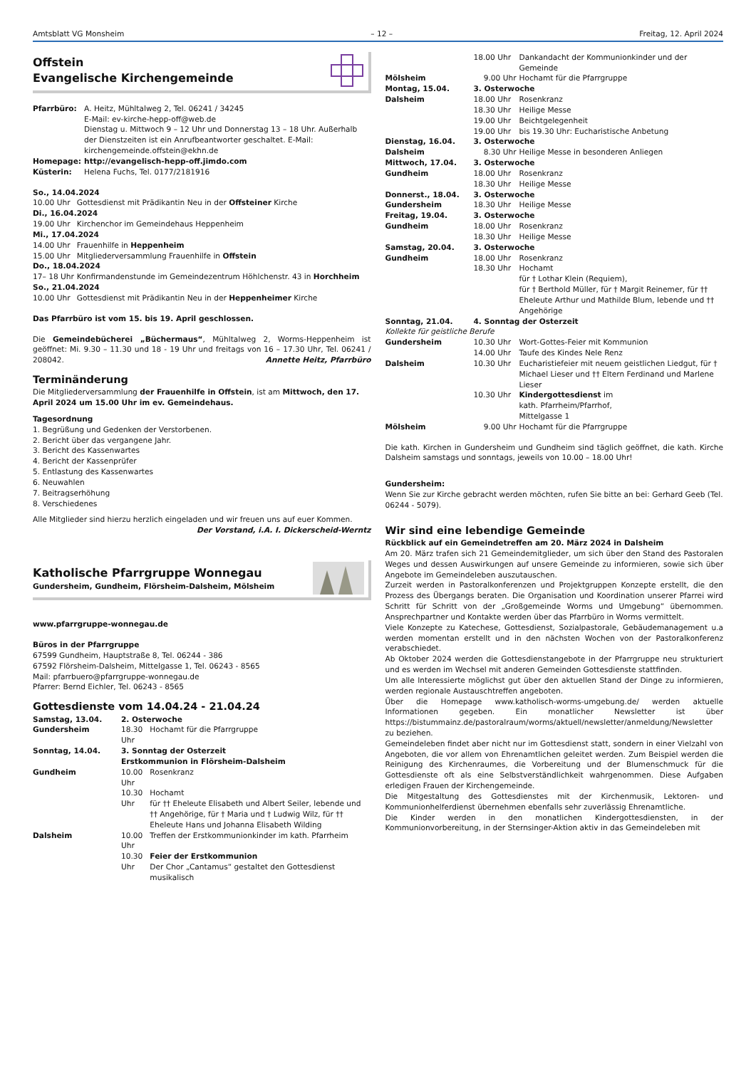Amtsblatt VG Monsheim – 12 – Freitag, 12. April 2024
Offstein
Evangelische Kirchengemeinde
| Pfarrbüro: | A. Heitz, Mühltalweg 2, Tel. 06241 / 34245 E-Mail: ev-kirche-hepp-off@web.de Dienstag u. Mittwoch 9 – 12 Uhr und Donnerstag 13 – 18 Uhr. Außerhalb der Dienstzeiten ist ein Anrufbeantworter geschaltet. E-Mail: kirchengemeinde.offstein@ekhn.de |
| Homepage: | http://evangelisch-hepp-off.jimdo.com |
| Küsterin: | Helena Fuchs, Tel. 0177/2181916 |
| So., 14.04.2024 | |
| 10.00 Uhr | Gottesdienst mit Prädikantin Neu in der Offsteiner Kirche |
| Di., 16.04.2024 | |
| 19.00 Uhr | Kirchenchor im Gemeindehaus Heppenheim |
| Mi., 17.04.2024 | |
| 14.00 Uhr | Frauenhilfe in Heppenheim |
| 15.00 Uhr | Mitgliederversammlung Frauenhilfe in Offstein |
| Do., 18.04.2024 | |
| 17– 18 Uhr | Konfirmandenstunde im Gemeindezentrum Höhlchenstr. 43 in Horchheim |
| So., 21.04.2024 | |
| 10.00 Uhr | Gottesdienst mit Prädikantin Neu in der Heppenheimer Kirche |
Das Pfarrbüro ist vom 15. bis 19. April geschlossen.
Die Gemeindebücherei „Büchermaus“, Mühltalweg 2, Worms-Heppenheim ist geöffnet: Mi. 9.30 – 11.30 und 18 - 19 Uhr und freitags von 16 – 17.30 Uhr, Tel. 06241 / 208042. Annette Heitz, Pfarrbüro
Terminänderung
Die Mitgliederversammlung der Frauenhilfe in Offstein, ist am Mittwoch, den 17. April 2024 um 15.00 Uhr im ev. Gemeindehaus.
Tagesordnung
1. Begrüßung und Gedenken der Verstorbenen.
2. Bericht über das vergangene Jahr.
3. Bericht des Kassenwartes
4. Bericht der Kassenprüfer
5. Entlastung des Kassenwartes
6. Neuwahlen
7. Beitragserhöhung
8. Verschiedenes
Alle Mitglieder sind hierzu herzlich eingeladen und wir freuen uns auf euer Kommen. Der Vorstand, i.A. I. Dickerscheid-Werntz
Katholische Pfarrgruppe Wonnegau
Gundersheim, Gundheim, Flörsheim-Dalsheim, Mölsheim
www.pfarrgruppe-wonnegau.de
Büros in der Pfarrgruppe
67599 Gundheim, Hauptstraße 8, Tel. 06244 - 386
67592 Flörsheim-Dalsheim, Mittelgasse 1, Tel. 06243 - 8565
Mail: pfarrbuero@pfarrgruppe-wonnegau.de
Pfarrer: Bernd Eichler, Tel. 06243 - 8565
Gottesdienste vom 14.04.24 - 21.04.24
| Samstag, 13.04. | 2. Osterwoche | |
| Gundersheim | 18.30 Uhr | Hochamt für die Pfarrgruppe |
| Sonntag, 14.04. | 3. Sonntag der Osterzeit Erstkommunion in Flörsheim-Dalsheim | |
| Gundheim | 10.00 Uhr | Rosenkranz |
| | 10.30 Uhr | Hochamt für †† Eheleute Elisabeth und Albert Seiler, lebende und †† Angehörige, für † Maria und † Ludwig Wilz, für †† Eheleute Hans und Johanna Elisabeth Wilding |
| Dalsheim | 10.00 Uhr | Treffen der Erstkommunionkinder im kath. Pfarrheim |
| | 10.30 Uhr | Feier der Erstkommunion Der Chor „Cantamus“ gestaltet den Gottesdienst musikalisch |
| | 18.00 Uhr | Dankandacht der Kommunionkinder und der Gemeinde |
| Mölsheim | 9.00 Uhr | Hochamt für die Pfarrgruppe |
| Montag, 15.04. | 3. Osterwoche | |
| Dalsheim | 18.00 Uhr | Rosenkranz |
| | 18.30 Uhr | Heilige Messe |
| | 19.00 Uhr | Beichtgelegenheit |
| | 19.00 Uhr | bis 19.30 Uhr: Eucharistische Anbetung |
| Dienstag, 16.04. | 3. Osterwoche | |
| Dalsheim | 8.30 Uhr | Heilige Messe in besonderen Anliegen |
| Mittwoch, 17.04. | 3. Osterwoche | |
| Gundheim | 18.00 Uhr | Rosenkranz |
| | 18.30 Uhr | Heilige Messe |
| Donnerst., 18.04. | 3. Osterwoche | |
| Gundersheim | 18.30 Uhr | Heilige Messe |
| Freitag, 19.04. | 3. Osterwoche | |
| Gundheim | 18.00 Uhr | Rosenkranz |
| | 18.30 Uhr | Heilige Messe |
| Samstag, 20.04. | 3. Osterwoche | |
| Gundheim | 18.00 Uhr | Rosenkranz |
| | 18.30 Uhr | Hochamt für † Lothar Klein (Requiem), für † Berthold Müller, für † Margit Reinemer, für †† Eheleute Arthur und Mathilde Blum, lebende und †† Angehörige |
| Sonntag, 21.04. | 4. Sonntag der Osterzeit | |
| Kollekte für geistliche Berufe | | |
| Gundersheim | 10.30 Uhr | Wort-Gottes-Feier mit Kommunion |
| | 14.00 Uhr | Taufe des Kindes Nele Renz |
| Dalsheim | 10.30 Uhr | Eucharistiefeier mit neuem geistlichen Liedgut, für † Michael Lieser und †† Eltern Ferdinand und Marlene Lieser |
| | 10.30 Uhr | Kindergottesdienst im kath. Pfarrheim/Pfarrhof, Mittelgasse 1 |
| Mölsheim | 9.00 Uhr | Hochamt für die Pfarrgruppe |
Die kath. Kirchen in Gundersheim und Gundheim sind täglich geöffnet, die kath. Kirche Dalsheim samstags und sonntags, jeweils von 10.00 – 18.00 Uhr!
Gundersheim:
Wenn Sie zur Kirche gebracht werden möchten, rufen Sie bitte an bei: Gerhard Geeb (Tel. 06244 - 5079).
Wir sind eine lebendige Gemeinde
Rückblick auf ein Gemeindetreffen am 20. März 2024 in Dalsheim
Am 20. März trafen sich 21 Gemeindemitglieder, um sich über den Stand des Pastoralen Weges und dessen Auswirkungen auf unsere Gemeinde zu informieren, sowie sich über Angebote im Gemeindeleben auszutauschen.
Zurzeit werden in Pastoralkonferenzen und Projektgruppen Konzepte erstellt, die den Prozess des Übergangs beraten. Die Organisation und Koordination unserer Pfarrei wird Schritt für Schritt von der „Großgemeinde Worms und Umgebung“ übernommen. Ansprechpartner und Kontakte werden über das Pfarrbüro in Worms vermittelt.
Viele Konzepte zu Katechese, Gottesdienst, Sozialpastorale, Gebäudemanagement u.a werden momentan erstellt und in den nächsten Wochen von der Pastoralkonferenz verabschiedet.
Ab Oktober 2024 werden die Gottesdienstangebote in der Pfarrgruppe neu strukturiert und es werden im Wechsel mit anderen Gemeinden Gottesdienste stattfinden.
Um alle Interessierte möglichst gut über den aktuellen Stand der Dinge zu informieren, werden regionale Austauschtreffen angeboten.
Über die Homepage www.katholisch-worms-umgebung.de/ werden aktuelle Informationen gegeben. Ein monatlicher Newsletter ist über https://bistummainz.de/pastoralraum/worms/aktuell/newsletter/anmeldung/Newsletter zu beziehen.
Gemeindeleben findet aber nicht nur im Gottesdienst statt, sondern in einer Vielzahl von Angeboten, die vor allem von Ehrenamtlichen geleitet werden. Zum Beispiel werden die Reinigung des Kirchenraumes, die Vorbereitung und der Blumenschmuck für die Gottesdienste oft als eine Selbstverständlichkeit wahrgenommen. Diese Aufgaben erledigen Frauen der Kirchengemeinde.
Die Mitgestaltung des Gottesdienstes mit der Kirchenmusik, Lektoren- und Kommunionhelferdienst übernehmen ebenfalls sehr zuverlässig Ehrenamtliche.
Die Kinder werden in den monatlichen Kindergottesdiensten, in der Kommunionvorbereitung, in der Sternsinger-Aktion aktiv in das Gemeindeleben mit